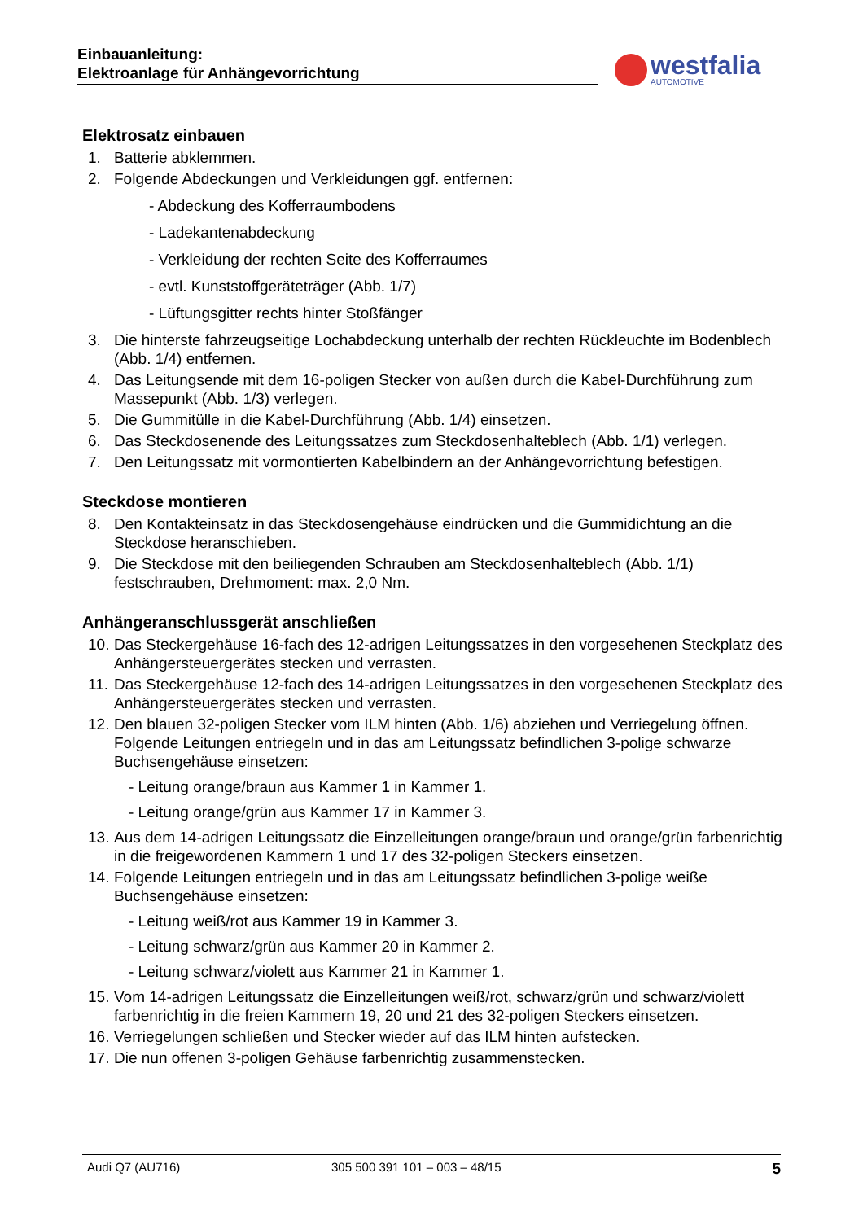Einbauanleitung:
Elektroanlage für Anhängevorrichtung
westfalia
AUTOMOTIVE
Elektrosatz einbauen
1. Batterie abklemmen.
2. Folgende Abdeckungen und Verkleidungen ggf. entfernen:
- Abdeckung des Kofferraumbodens
- Ladekantenabdeckung
- Verkleidung der rechten Seite des Kofferraumes
- evtl. Kunststoffgeräteträger (Abb. 1/7)
- Lüftungsgitter rechts hinter Stoßfänger
3. Die hinterste fahrzeugseitige Lochabdeckung unterhalb der rechten Rückleuchte im Bodenblech (Abb. 1/4) entfernen.
4. Das Leitungsende mit dem 16-poligen Stecker von außen durch die Kabel-Durchführung zum Massepunkt (Abb. 1/3) verlegen.
5. Die Gummitülle in die Kabel-Durchführung (Abb. 1/4) einsetzen.
6. Das Steckdosenende des Leitungssatzes zum Steckdosenhalteblech (Abb. 1/1) verlegen.
7. Den Leitungssatz mit vormontierten Kabelbindern an der Anhängevorrichtung befestigen.
Steckdose montieren
8. Den Kontakteinsatz in das Steckdosengehäuse eindrücken und die Gummidichtung an die Steckdose heranschieben.
9. Die Steckdose mit den beiliegenden Schrauben am Steckdosenhalteblech (Abb. 1/1) festschrauben, Drehmoment: max. 2,0 Nm.
Anhängeranschlussgerät anschließen
10. Das Steckergehäuse 16-fach des 12-adrigen Leitungssatzes in den vorgesehenen Steckplatz des Anhängersteuergerätes stecken und verrasten.
11. Das Steckergehäuse 12-fach des 14-adrigen Leitungssatzes in den vorgesehenen Steckplatz des Anhängersteuergerätes stecken und verrasten.
12. Den blauen 32-poligen Stecker vom ILM hinten (Abb. 1/6) abziehen und Verriegelung öffnen. Folgende Leitungen entriegeln und in das am Leitungssatz befindlichen 3-polige schwarze Buchsengehäuse einsetzen:
- Leitung orange/braun aus Kammer 1 in Kammer 1.
- Leitung orange/grün aus Kammer 17 in Kammer 3.
13. Aus dem 14-adrigen Leitungssatz die Einzelleitungen orange/braun und orange/grün farbenrichtig in die freigewordenen Kammern 1 und 17 des 32-poligen Steckers einsetzen.
14. Folgende Leitungen entriegeln und in das am Leitungssatz befindlichen 3-polige weiße Buchsengehäuse einsetzen:
- Leitung weiß/rot aus Kammer 19 in Kammer 3.
- Leitung schwarz/grün aus Kammer 20 in Kammer 2.
- Leitung schwarz/violett aus Kammer 21 in Kammer 1.
15. Vom 14-adrigen Leitungssatz die Einzelleitungen weiß/rot, schwarz/grün und schwarz/violett farbenrichtig in die freien Kammern 19, 20 und 21 des 32-poligen Steckers einsetzen.
16. Verriegelungen schließen und Stecker wieder auf das ILM hinten aufstecken.
17. Die nun offenen 3-poligen Gehäuse farbenrichtig zusammenstecken.
Audi Q7 (AU716) 305 500 391 101 – 003 – 48/15 5